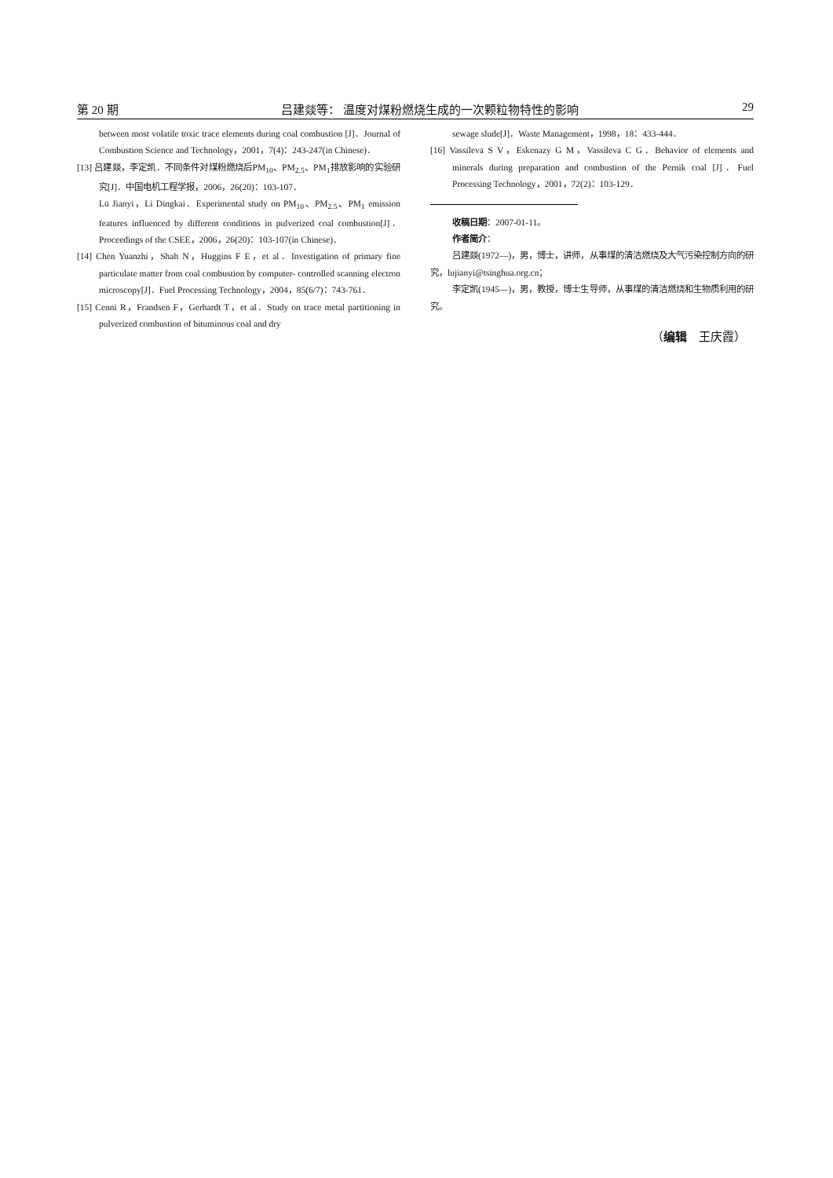第 20 期 吕建燚等： 温度对煤粉燃烧生成的一次颗粒物特性的影响 29
between most volatile toxic trace elements during coal combustion [J]．Journal of Combustion Science and Technology，2001，7(4)：243-247(in Chinese)．
[13] 吕建燚，李定凯．不同条件对煤粉燃烧后PM<sub>10</sub>、PM<sub>2.5</sub>、PM<sub>1</sub>排放影响的实验研究[J]．中国电机工程学报，2006，26(20)：103-107．
Lü Jianyi，Li Dingkai．Experimental study on PM<sub>10</sub>、PM<sub>2.5</sub>、PM<sub>1</sub> emission features influenced by different conditions in pulverized coal combustion[J]．Proceedings of the CSEE，2006，26(20)：103-107(in Chinese)．
[14] Chen Yuanzhi，Shah N，Huggins F E，et al．Investigation of primary fine particulate matter from coal combustion by computer- controlled scanning electron microscopy[J]．Fuel Processing Technology，2004，85(6/7)：743-761．
[15] Cenni R，Frandsen F，Gerhardt T，et al．Study on trace metal partitioning in pulverized combustion of bituminous coal and dry
sewage slude[J]．Waste Management，1998，18：433-444．
[16] Vassileva S V，Eskenazy G M，Vassileva C G．Behavior of elements and minerals during preparation and combustion of the Pernik coal [J]．Fuel Processing Technology，2001，72(2)：103-129．
收稿日期：2007-01-11。
作者简介：
吕建燚(1972—)，男，博士，讲师，从事煤的清洁燃烧及大气污染控制方向的研究，lujianyi@tsinghua.org.cn；
李定凯(1945—)，男，教授，博士生导师，从事煤的清洁燃烧和生物质利用的研究。
（编辑　王庆霞）